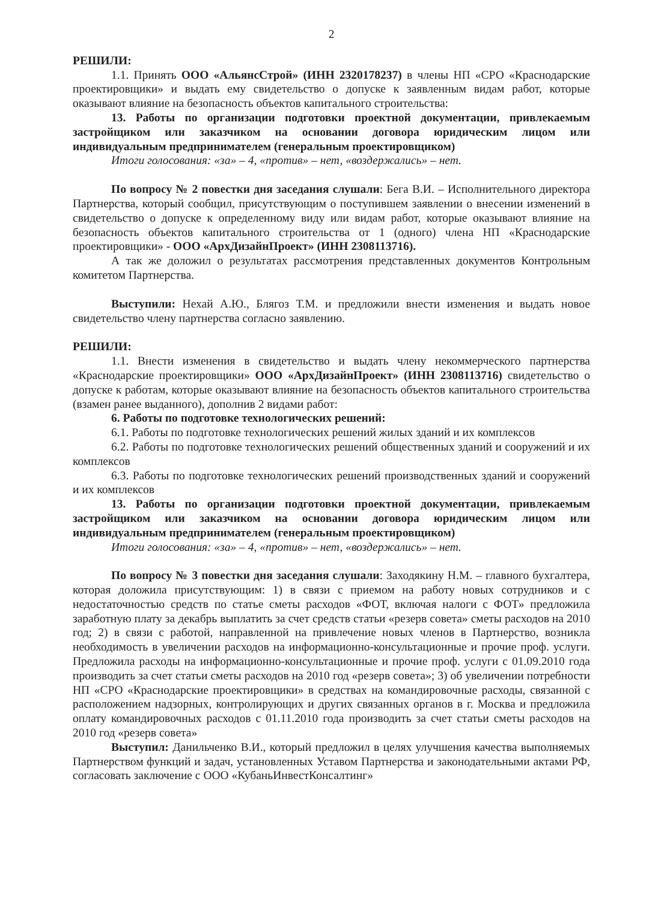2
РЕШИЛИ:
1.1. Принять ООО «АльянсСтрой» (ИНН 2320178237) в члены НП «СРО «Краснодарские проектировщики» и выдать ему свидетельство о допуске к заявленным видам работ, которые оказывают влияние на безопасность объектов капитального строительства:
13. Работы по организации подготовки проектной документации, привлекаемым застройщиком или заказчиком на основании договора юридическим лицом или индивидуальным предпринимателем (генеральным проектировщиком)
Итоги голосования: «за» – 4, «против» – нет, «воздержались» – нет.
По вопросу № 2 повестки дня заседания слушали: Бега В.И. – Исполнительного директора Партнерства, который сообщил, присутствующим о поступившем заявлении о внесении изменений в свидетельство о допуске к определенному виду или видам работ, которые оказывают влияние на безопасность объектов капитального строительства от 1 (одного) члена НП «Краснодарские проектировщики» - ООО «АрхДизайнПроект» (ИНН 2308113716).
А так же доложил о результатах рассмотрения представленных документов Контрольным комитетом Партнерства.
Выступили: Нехай А.Ю., Блягоз Т.М. и предложили внести изменения и выдать новое свидетельство члену партнерства согласно заявлению.
РЕШИЛИ:
1.1. Внести изменения в свидетельство и выдать члену некоммерческого партнерства «Краснодарские проектировщики» ООО «АрхДизайнПроект» (ИНН 2308113716) свидетельство о допуске к работам, которые оказывают влияние на безопасность объектов капитального строительства (взамен ранее выданного), дополнив 2 видами работ:
6. Работы по подготовке технологических решений:
6.1. Работы по подготовке технологических решений жилых зданий и их комплексов
6.2. Работы по подготовке технологических решений общественных зданий и сооружений и их комплексов
6.3. Работы по подготовке технологических решений производственных зданий и сооружений и их комплексов
13. Работы по организации подготовки проектной документации, привлекаемым застройщиком или заказчиком на основании договора юридическим лицом или индивидуальным предпринимателем (генеральным проектировщиком)
Итоги голосования: «за» – 4, «против» – нет, «воздержались» – нет.
По вопросу № 3 повестки дня заседания слушали: Заходякину Н.М. – главного бухгалтера, которая доложила присутствующим: 1) в связи с приемом на работу новых сотрудников и с недостаточностью средств по статье сметы расходов «ФОТ, включая налоги с ФОТ» предложила заработную плату за декабрь выплатить за счет средств статьи «резерв совета» сметы расходов на 2010 год; 2) в связи с работой, направленной на привлечение новых членов в Партнерство, возникла необходимость в увеличении расходов на информационно-консультационные и прочие проф. услуги. Предложила расходы на информационно-консультационные и прочие проф. услуги с 01.09.2010 года производить за счет статьи сметы расходов на 2010 год «резерв совета»; 3) об увеличении потребности НП «СРО «Краснодарские проектировщики» в средствах на командировочные расходы, связанной с расположением надзорных, контролирующих и других связанных органов в г. Москва и предложила оплату командировочных расходов с 01.11.2010 года производить за счет статьи сметы расходов на 2010 год «резерв совета»
Выступил: Данильченко В.И., который предложил в целях улучшения качества выполняемых Партнерством функций и задач, установленных Уставом Партнерства и законодательными актами РФ, согласовать заключение с ООО «КубаньИнвестКонсалтинг»